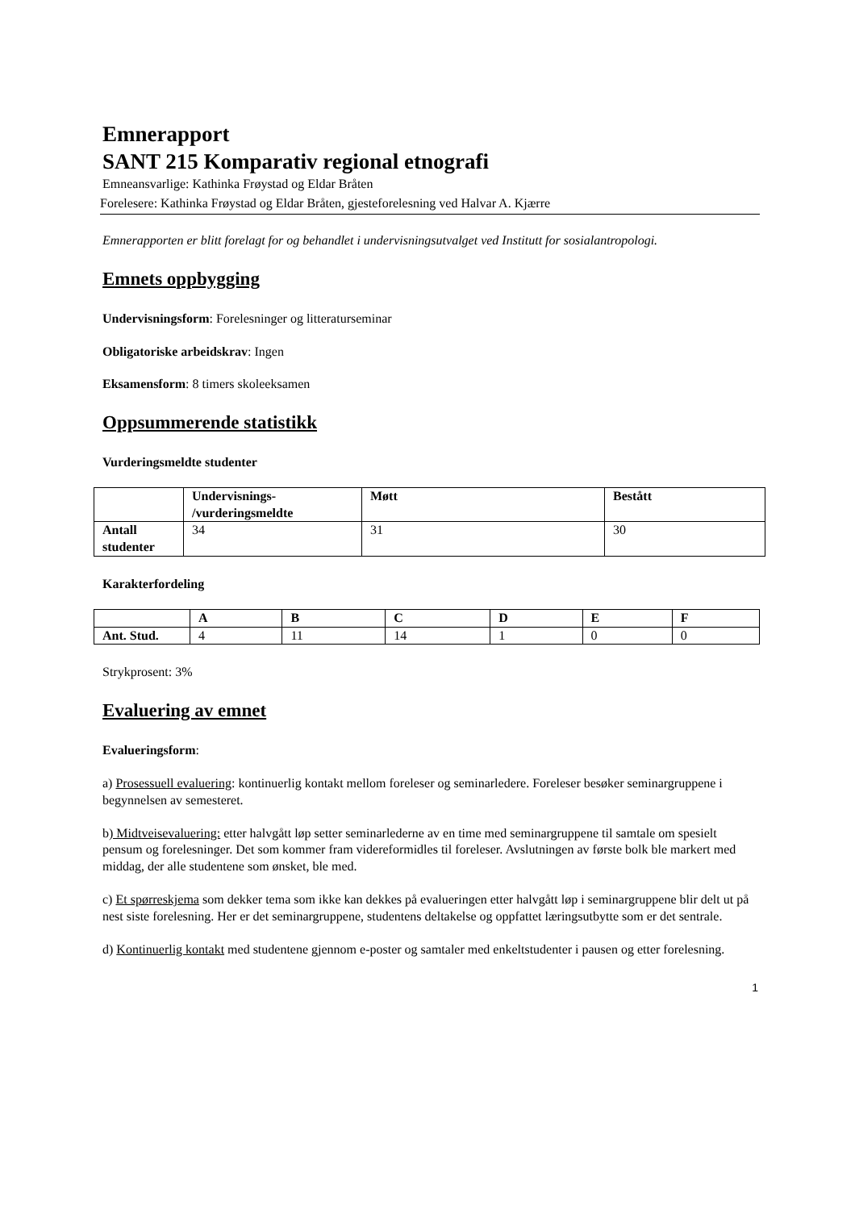Emnerapport
SANT 215 Komparativ regional etnografi
Emneansvarlige: Kathinka Frøystad og Eldar Bråten
Forelesere: Kathinka Frøystad og Eldar Bråten, gjesteforelesning ved Halvar A. Kjærre
Emnerapporten er blitt forelagt for og behandlet i undervisningsutvalget ved Institutt for sosialantropologi.
Emnets oppbygging
Undervisningsform: Forelesninger og litteraturseminar
Obligatoriske arbeidskrav: Ingen
Eksamensform: 8 timers skoleeksamen
Oppsummerende statistikk
Vurderingsmeldte studenter
| | Undervisnings- /vurderingsmeldte | Møtt | Bestått |
| --- | --- | --- | --- |
| Antall studenter | 34 | 31 | 30 |
Karakterfordeling
| | A | B | C | D | E | F |
| --- | --- | --- | --- | --- | --- | --- |
| Ant. Stud. | 4 | 11 | 14 | 1 | 0 | 0 |
Strykprosent: 3%
Evaluering av emnet
Evalueringsform:
a) Prosessuell evaluering: kontinuerlig kontakt mellom foreleser og seminarledere. Foreleser besøker seminargruppene i begynnelsen av semesteret.
b) Midtveisevaluering: etter halvgått løp setter seminarlederne av en time med seminargruppene til samtale om spesielt pensum og forelesninger. Det som kommer fram videreformidles til foreleser. Avslutningen av første bolk ble markert med middag, der alle studentene som ønsket, ble med.
c) Et spørreskjema som dekker tema som ikke kan dekkes på evalueringen etter halvgått løp i seminargruppene blir delt ut på nest siste forelesning. Her er det seminargruppene, studentens deltakelse og oppfattet læringsutbytte som er det sentrale.
d) Kontinuerlig kontakt med studentene gjennom e-poster og samtaler med enkeltstudenter i pausen og etter forelesning.
1